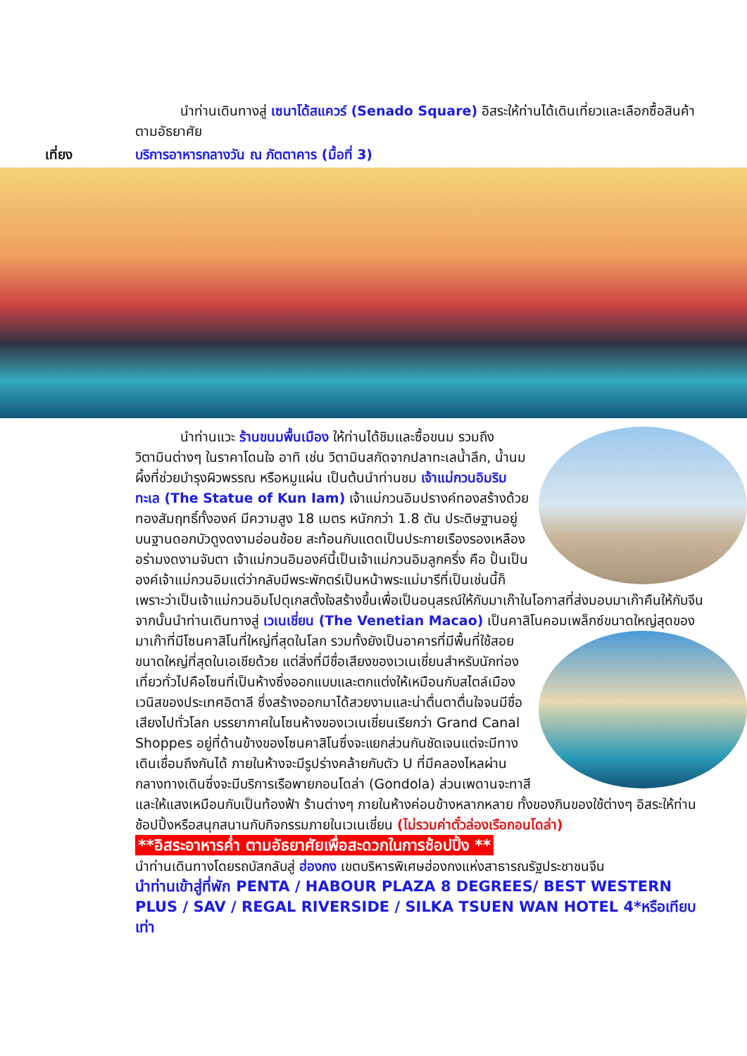นำท่านเดินทางสู่ เซนาโด้สแควร์ (Senado Square) อิสระให้ท่านได้เดินเที่ยวและเลือกซื้อสินค้าตามอัธยาศัย
เที่ยง บริการอาหารกลางวัน ณ ภัตตาคาร (มื้อที่ 3)
นำท่านแวะ ร้านขนมพื้นเมือง ให้ท่านได้ชิมและซื้อขนม รวมถึงวิตามินต่างๆ ในราคาโดนใจ อาทิ เช่น วิตามินสกัดจากปลาทะเลน้ำลึก, น้ำนมผึ้งที่ช่วยบำรุงผิวพรรณ หรือหมูแผ่น เป็นต้นนำท่านชม เจ้าแม่กวนอิมริมทะเล (The Statue of Kun Iam) เจ้าแม่กวนอิมปรางค์ทองสร้างด้วยทองสัมฤทธิ์ทั้งองค์ มีความสูง 18 เมตร หนักกว่า 1.8 ตัน ประดิษฐานอยู่บนฐานดอกบัวดูงดงามอ่อนช้อย สะท้อนกับแดดเป็นประกายเรืองรองเหลืองอร่ามงดงามจับตา เจ้าแม่กวนอิมองค์นี้เป็นเจ้าแม่กวนอิมลูกครึ่ง คือ ปั้นเป็นองค์เจ้าแม่กวนอิมแต่ว่ากลับมีพระพักตร์เป็นหน้าพระแม่มารีที่เป็นเช่นนี้ก็เพราะว่าเป็นเจ้าแม่กวนอิมโปตุเกสตั้งใจสร้างขึ้นเพื่อเป็นอนุสรณ์ให้กับมาเก๊าในโอกาสที่ส่งมอบมาเก๊าคืนให้กับจีน
จากนั้นนำท่านเดินทางสู่ เวเนเชี่ยน (The Venetian Macao) เป็นคาสิโนคอมเพล็กซ์ขนาดใหญ่สุดของมาเก๊าที่มีโซนคาสิโนที่ใหญ่ที่สุดในโลก รวมทั้งยังเป็นอาคารที่มีพื้นที่ใช้สอยขนาดใหญ่ที่สุดในเอเชียด้วย แต่สิ่งที่มีชื่อเสียงของเวเนเชี่ยนสำหรับนักท่องเที่ยวทั่วไปคือโซนที่เป็นห้างซึ่งออกแบบและตกแต่งให้เหมือนกับสไตล์เมืองเวนิสของประเทศอิตาลี ซึ่งสร้างออกมาได้สวยงามและน่าตื่นตาตื่นใจจนมีชื่อเสียงไปทั่วโลก บรรยากาศในโซนห้างของเวเนเชี่ยนเรียกว่า Grand Canal Shoppes อยู่ที่ด้านข้างของโซนคาสิโนซึ่งจะแยกส่วนกันชัดเจนแต่จะมีทางเดินเชื่อมถึงกันได้ ภายในห้างจะมีรูปร่างคล้ายกับตัว U ที่มีคลองไหลผ่านกลางทางเดินซึ่งจะมีบริการเรือพายกอนโดล่า (Gondola) ส่วนเพดานจะทาสีและให้แสงเหมือนกับเป็นท้องฟ้า ร้านต่างๆ ภายในห้างค่อนข้างหลากหลาย ทั้งของกินของใช้ต่างๆ อิสระให้ท่านช้อปปิ้งหรือสนุกสนานกับกิจกรรมภายในเวเนเชี่ยน (ไม่รวมค่าตั๋วล่องเรือกอนโดล่า)
**อิสระอาหารค่ำ ตามอัธยาศัยเพื่อสะดวกในการช้อปปิ้ง **
นำท่านเดินทางโดยรถบัสกลับสู่ ฮ่องกง เขตบริหารพิเศษฮ่องกงแห่งสาธารณรัฐประชาชนจีน
นำท่านเข้าสู่ที่พัก PENTA / HABOUR PLAZA 8 DEGREES/ BEST WESTERN PLUS / SAV / REGAL RIVERSIDE / SILKA TSUEN WAN HOTEL 4*หรือเทียบเท่า